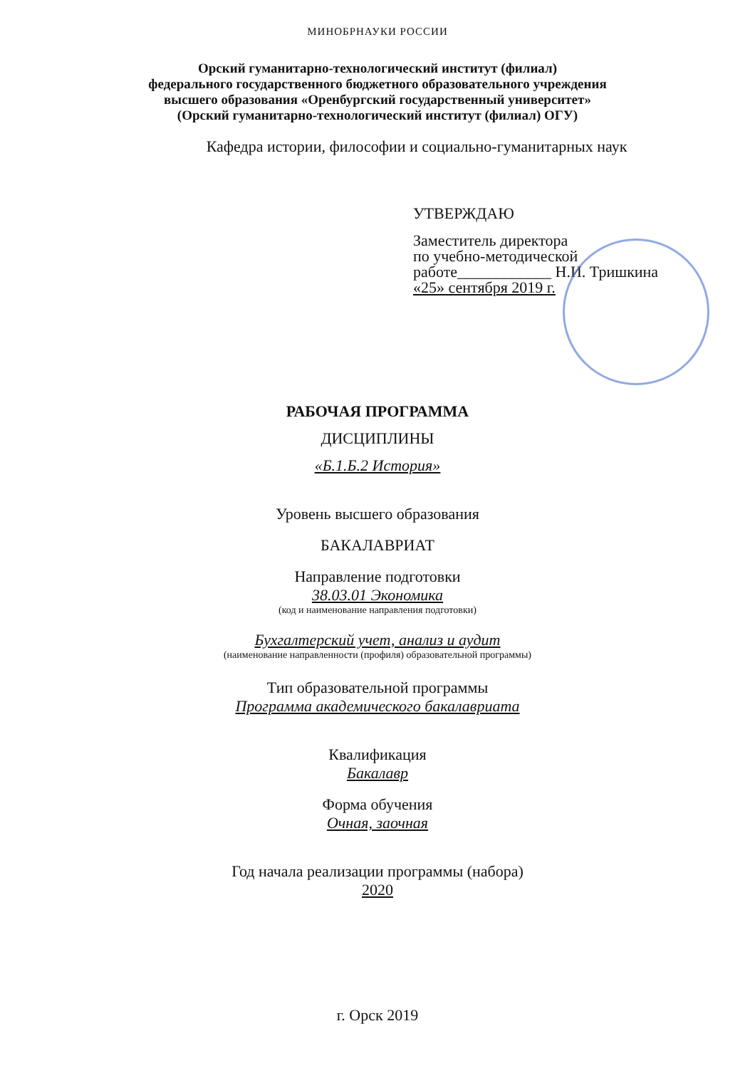МИНОБРНАУКИ РОССИИ
Орский гуманитарно-технологический институт (филиал)
федерального государственного бюджетного образовательного учреждения
высшего образования «Оренбургский государственный университет»
(Орский гуманитарно-технологический институт (филиал) ОГУ)
Кафедра истории, философии и социально-гуманитарных наук
УТВЕРЖДАЮ
Заместитель директора
по учебно-методической
работе____________ Н.И. Тришкина
«25» сентября 2019 г.
РАБОЧАЯ ПРОГРАММА
ДИСЦИПЛИНЫ
«Б.1.Б.2 История»
Уровень высшего образования
БАКАЛАВРИАТ
Направление подготовки
38.03.01 Экономика
(код и наименование направления подготовки)
Бухгалтерский учет, анализ и аудит
(наименование направленности (профиля) образовательной программы)
Тип образовательной программы
Программа академического бакалавриата
Квалификация
Бакалавр
Форма обучения
Очная, заочная
Год начала реализации программы (набора)
2020
г. Орск 2019